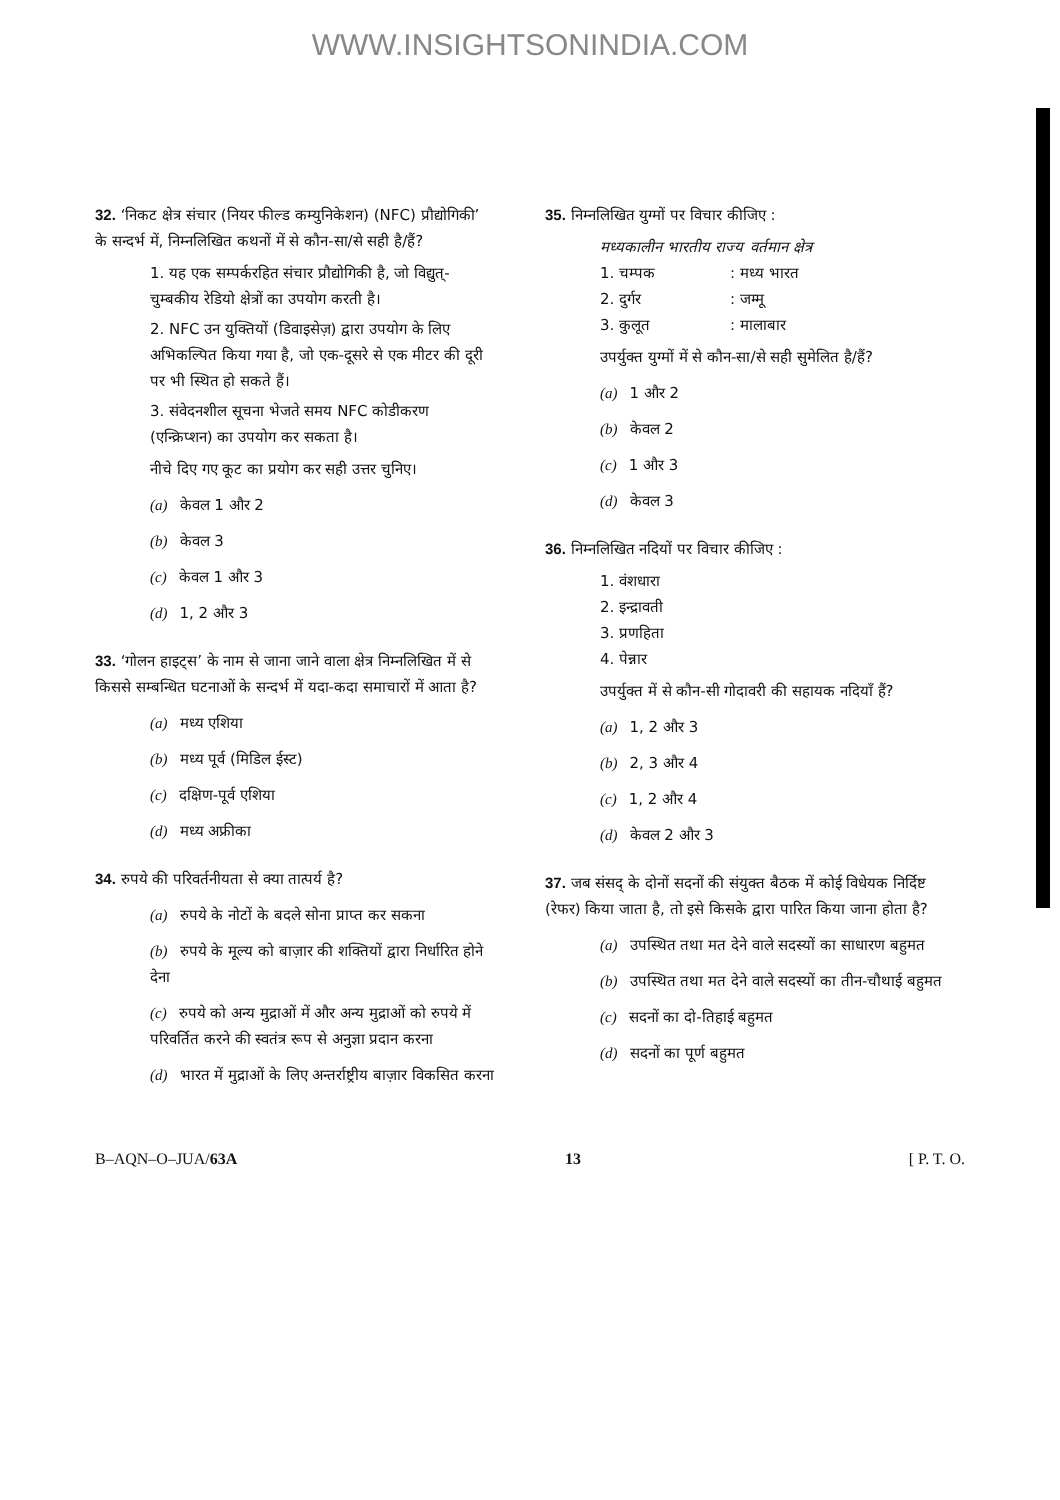WWW.INSIGHTSONINDIA.COM
32. ‘निकट क्षेत्र संचार (नियर फील्ड कम्युनिकेशन) (NFC) प्रौद्योगिकी’ के सन्दर्भ में, निम्नलिखित कथनों में से कौन-सा/से सही है/हैं?
1. यह एक सम्पर्करहित संचार प्रौद्योगिकी है, जो विद्युत्-चुम्बकीय रेडियो क्षेत्रों का उपयोग करती है।
2. NFC उन युक्तियों (डिवाइसेज़) द्वारा उपयोग के लिए अभिकल्पित किया गया है, जो एक-दूसरे से एक मीटर की दूरी पर भी स्थित हो सकते हैं।
3. संवेदनशील सूचना भेजते समय NFC कोडीकरण (एन्क्रिप्शन) का उपयोग कर सकता है।
नीचे दिए गए कूट का प्रयोग कर सही उत्तर चुनिए।
(a) केवल 1 और 2
(b) केवल 3
(c) केवल 1 और 3
(d) 1, 2 और 3
33. ‘गोलन हाइट्स’ के नाम से जाना जाने वाला क्षेत्र निम्नलिखित में से किससे सम्बन्धित घटनाओं के सन्दर्भ में यदा-कदा समाचारों में आता है?
(a) मध्य एशिया
(b) मध्य पूर्व (मिडिल ईस्ट)
(c) दक्षिण-पूर्व एशिया
(d) मध्य अफ्रीका
34. रुपये की परिवर्तनीयता से क्या तात्पर्य है?
(a) रुपये के नोटों के बदले सोना प्राप्त कर सकना
(b) रुपये के मूल्य को बाज़ार की शक्तियों द्वारा निर्धारित होने देना
(c) रुपये को अन्य मुद्राओं में और अन्य मुद्राओं को रुपये में परिवर्तित करने की स्वतंत्र रूप से अनुज्ञा प्रदान करना
(d) भारत में मुद्राओं के लिए अन्तर्राष्ट्रीय बाज़ार विकसित करना
35. निम्नलिखित युग्मों पर विचार कीजिए :
मध्यकालीन भारतीय राज्य वर्तमान क्षेत्र
1. चम्पक : मध्य भारत
2. दुर्गर : जम्मू
3. कुलूत : मालाबार
उपर्युक्त युग्मों में से कौन-सा/से सही सुमेलित है/हैं?
(a) 1 और 2
(b) केवल 2
(c) 1 और 3
(d) केवल 3
36. निम्नलिखित नदियों पर विचार कीजिए :
1. वंशधारा
2. इन्द्रावती
3. प्रणहिता
4. पेन्नार
उपर्युक्त में से कौन-सी गोदावरी की सहायक नदियाँ हैं?
(a) 1, 2 और 3
(b) 2, 3 और 4
(c) 1, 2 और 4
(d) केवल 2 और 3
37. जब संसद् के दोनों सदनों की संयुक्त बैठक में कोई विधेयक निर्दिष्ट (रेफर) किया जाता है, तो इसे किसके द्वारा पारित किया जाना होता है?
(a) उपस्थित तथा मत देने वाले सदस्यों का साधारण बहुमत
(b) उपस्थित तथा मत देने वाले सदस्यों का तीन-चौथाई बहुमत
(c) सदनों का दो-तिहाई बहुमत
(d) सदनों का पूर्ण बहुमत
B–AQN–O–JUA/63A 13 [ P. T. O.